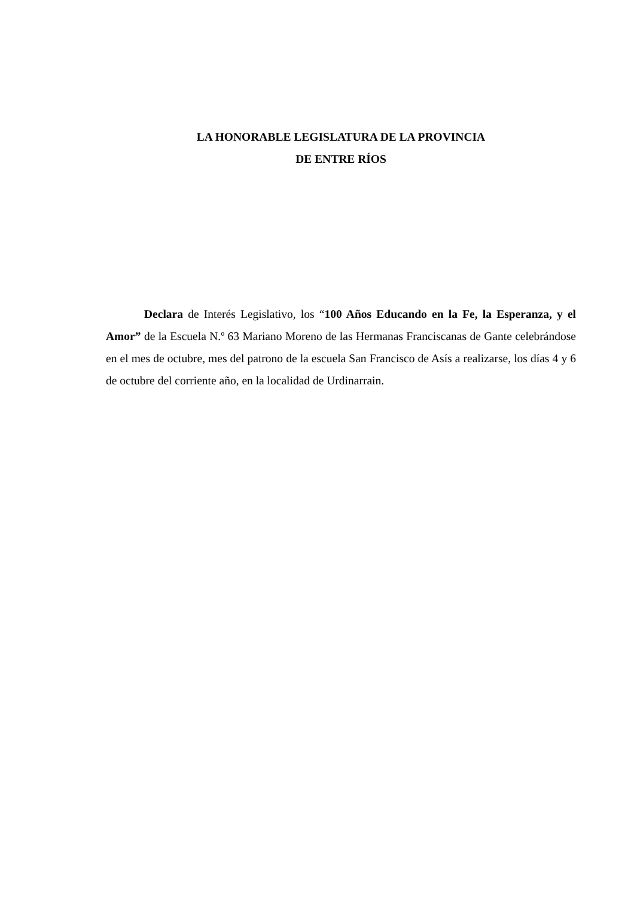LA HONORABLE LEGISLATURA DE LA PROVINCIA
DE ENTRE RÍOS
Declara de Interés Legislativo, los “100 Años Educando en la Fe, la Esperanza, y el Amor” de la Escuela N.º 63 Mariano Moreno de las Hermanas Franciscanas de Gante celebrándose en el mes de octubre, mes del patrono de la escuela San Francisco de Asís a realizarse, los días 4 y 6 de octubre del corriente año, en la localidad de Urdinarrain.